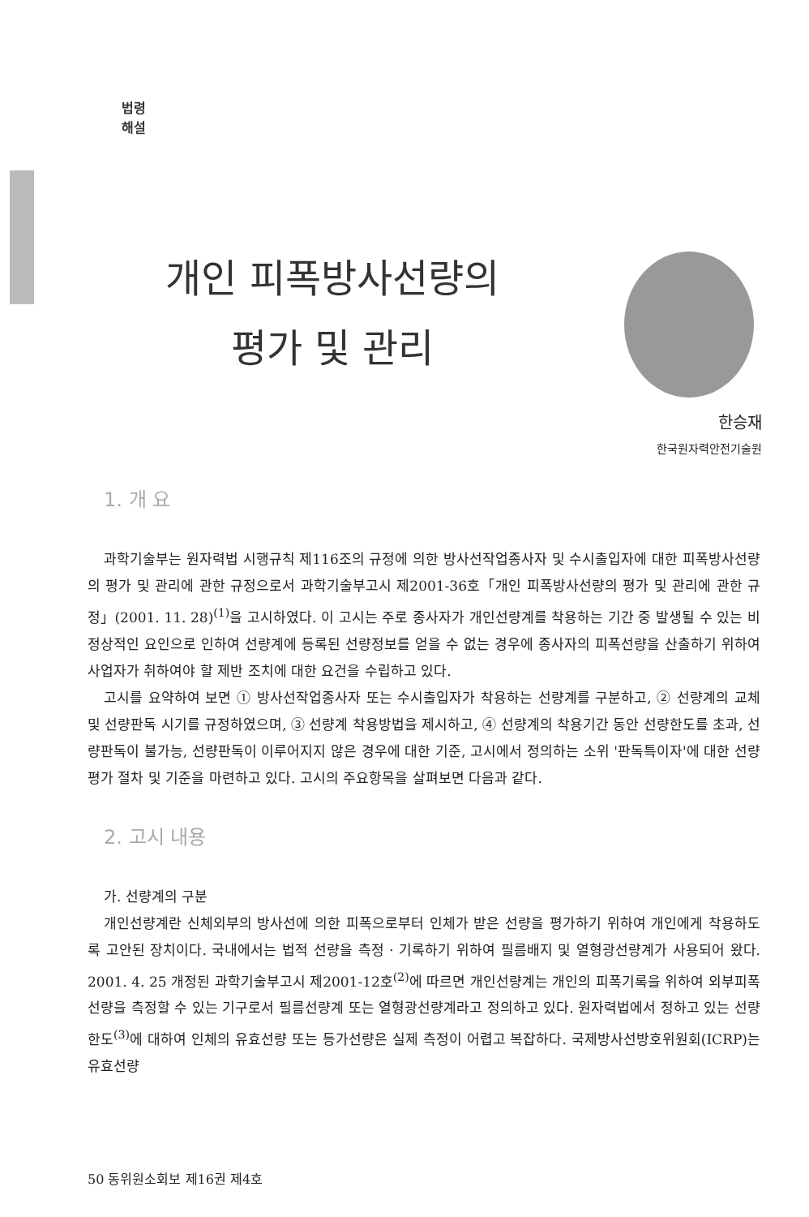법령
해설
개인 피폭방사선량의
평가 및 관리
한승재
한국원자력안전기술원
1. 개 요
과학기술부는 원자력법 시행규칙 제116조의 규정에 의한 방사선작업종사자 및 수시출입자에 대한 피폭방사선량의 평가 및 관리에 관한 규정으로서 과학기술부고시 제2001-36호「개인 피폭방사선량의 평가 및 관리에 관한 규정」(2001. 11. 28)<sup>(1)</sup>을 고시하였다. 이 고시는 주로 종사자가 개인선량계를 착용하는 기간 중 발생될 수 있는 비정상적인 요인으로 인하여 선량계에 등록된 선량정보를 얻을 수 없는 경우에 종사자의 피폭선량을 산출하기 위하여 사업자가 취하여야 할 제반 조치에 대한 요건을 수립하고 있다.
고시를 요약하여 보면 ① 방사선작업종사자 또는 수시출입자가 착용하는 선량계를 구분하고, ② 선량계의 교체 및 선량판독 시기를 규정하였으며, ③ 선량계 착용방법을 제시하고, ④ 선량계의 착용기간 동안 선량한도를 초과, 선량판독이 불가능, 선량판독이 이루어지지 않은 경우에 대한 기준, 고시에서 정의하는 소위 '판독특이자'에 대한 선량평가 절차 및 기준을 마련하고 있다. 고시의 주요항목을 살펴보면 다음과 같다.
2. 고시 내용
가. 선량계의 구분
개인선량계란 신체외부의 방사선에 의한 피폭으로부터 인체가 받은 선량을 평가하기 위하여 개인에게 착용하도록 고안된 장치이다. 국내에서는 법적 선량을 측정 · 기록하기 위하여 필름배지 및 열형광선량계가 사용되어 왔다. 2001. 4. 25 개정된 과학기술부고시 제2001-12호<sup>(2)</sup>에 따르면 개인선량계는 개인의 피폭기록을 위하여 외부피폭선량을 측정할 수 있는 기구로서 필름선량계 또는 열형광선량계라고 정의하고 있다. 원자력법에서 정하고 있는 선량한도<sup>(3)</sup>에 대하여 인체의 유효선량 또는 등가선량은 실제 측정이 어렵고 복잡하다. 국제방사선방호위원회(ICRP)는 유효선량
50 동위원소회보 제16권 제4호